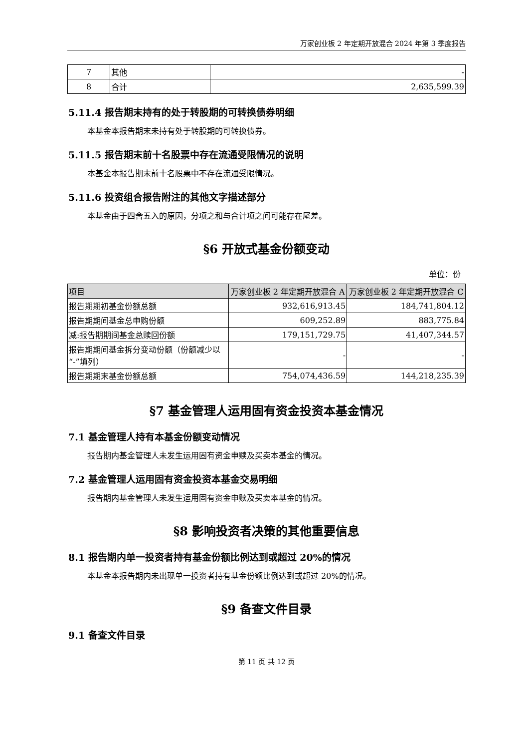万家创业板 2 年定期开放混合 2024 年第 3 季度报告
| 7 | 其他 | - |
| 8 | 合计 | 2,635,599.39 |
5.11.4 报告期末持有的处于转股期的可转换债券明细
本基金本报告期末未持有处于转股期的可转换债券。
5.11.5 报告期末前十名股票中存在流通受限情况的说明
本基金本报告期末前十名股票中不存在流通受限情况。
5.11.6 投资组合报告附注的其他文字描述部分
本基金由于四舍五入的原因，分项之和与合计项之间可能存在尾差。
§6 开放式基金份额变动
单位：份
| 项目 | 万家创业板 2 年定期开放混合 A | 万家创业板 2 年定期开放混合 C |
| --- | --- | --- |
| 报告期期初基金份额总额 | 932,616,913.45 | 184,741,804.12 |
| 报告期期间基金总申购份额 | 609,252.89 | 883,775.84 |
| 减:报告期期间基金总赎回份额 | 179,151,729.75 | 41,407,344.57 |
| 报告期期间基金拆分变动份额（份额减少以“-”填列） | - | - |
| 报告期期末基金份额总额 | 754,074,436.59 | 144,218,235.39 |
§7 基金管理人运用固有资金投资本基金情况
7.1 基金管理人持有本基金份额变动情况
报告期内基金管理人未发生运用固有资金申赎及买卖本基金的情况。
7.2 基金管理人运用固有资金投资本基金交易明细
报告期内基金管理人未发生运用固有资金申赎及买卖本基金的情况。
§8 影响投资者决策的其他重要信息
8.1 报告期内单一投资者持有基金份额比例达到或超过 20%的情况
本基金本报告期内未出现单一投资者持有基金份额比例达到或超过 20%的情况。
§9 备查文件目录
9.1 备查文件目录
第 11 页 共 12 页